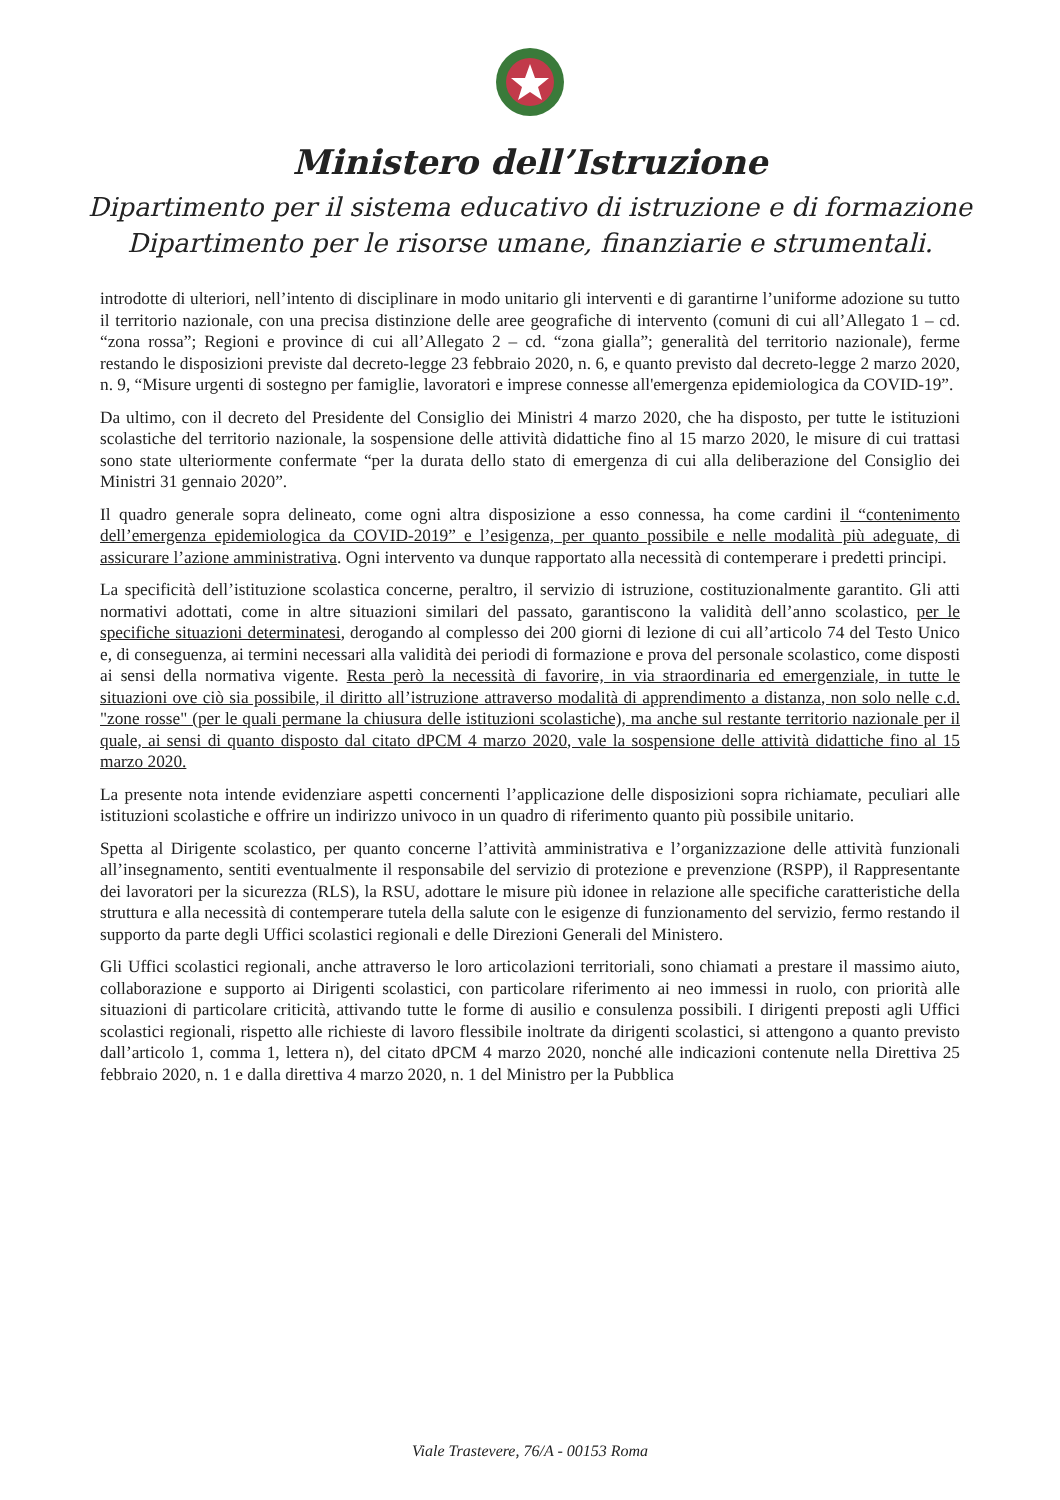Ministero dell’Istruzione
Dipartimento per il sistema educativo di istruzione e di formazione
Dipartimento per le risorse umane, finanziarie e strumentali.
introdotte di ulteriori, nell’intento di disciplinare in modo unitario gli interventi e di garantirne l’uniforme adozione su tutto il territorio nazionale, con una precisa distinzione delle aree geografiche di intervento (comuni di cui all’Allegato 1 – cd. “zona rossa”; Regioni e province di cui all’Allegato 2 – cd. “zona gialla”; generalità del territorio nazionale), ferme restando le disposizioni previste dal decreto-legge 23 febbraio 2020, n. 6, e quanto previsto dal decreto-legge 2 marzo 2020, n. 9, “Misure urgenti di sostegno per famiglie, lavoratori e imprese connesse all'emergenza epidemiologica da COVID-19”.
Da ultimo, con il decreto del Presidente del Consiglio dei Ministri 4 marzo 2020, che ha disposto, per tutte le istituzioni scolastiche del territorio nazionale, la sospensione delle attività didattiche fino al 15 marzo 2020, le misure di cui trattasi sono state ulteriormente confermate “per la durata dello stato di emergenza di cui alla deliberazione del Consiglio dei Ministri 31 gennaio 2020”.
Il quadro generale sopra delineato, come ogni altra disposizione a esso connessa, ha come cardini il “contenimento dell’emergenza epidemiologica da COVID-2019” e l’esigenza, per quanto possibile e nelle modalità più adeguate, di assicurare l’azione amministrativa. Ogni intervento va dunque rapportato alla necessità di contemperare i predetti principi.
La specificità dell’istituzione scolastica concerne, peraltro, il servizio di istruzione, costituzionalmente garantito. Gli atti normativi adottati, come in altre situazioni similari del passato, garantiscono la validità dell’anno scolastico, per le specifiche situazioni determinatesi, derogando al complesso dei 200 giorni di lezione di cui all’articolo 74 del Testo Unico e, di conseguenza, ai termini necessari alla validità dei periodi di formazione e prova del personale scolastico, come disposti ai sensi della normativa vigente. Resta però la necessità di favorire, in via straordinaria ed emergenziale, in tutte le situazioni ove ciò sia possibile, il diritto all’istruzione attraverso modalità di apprendimento a distanza, non solo nelle c.d. "zone rosse" (per le quali permane la chiusura delle istituzioni scolastiche), ma anche sul restante territorio nazionale per il quale, ai sensi di quanto disposto dal citato dPCM 4 marzo 2020, vale la sospensione delle attività didattiche fino al 15 marzo 2020.
La presente nota intende evidenziare aspetti concernenti l’applicazione delle disposizioni sopra richiamate, peculiari alle istituzioni scolastiche e offrire un indirizzo univoco in un quadro di riferimento quanto più possibile unitario.
Spetta al Dirigente scolastico, per quanto concerne l’attività amministrativa e l’organizzazione delle attività funzionali all’insegnamento, sentiti eventualmente il responsabile del servizio di protezione e prevenzione (RSPP), il Rappresentante dei lavoratori per la sicurezza (RLS), la RSU, adottare le misure più idonee in relazione alle specifiche caratteristiche della struttura e alla necessità di contemperare tutela della salute con le esigenze di funzionamento del servizio, fermo restando il supporto da parte degli Uffici scolastici regionali e delle Direzioni Generali del Ministero.
Gli Uffici scolastici regionali, anche attraverso le loro articolazioni territoriali, sono chiamati a prestare il massimo aiuto, collaborazione e supporto ai Dirigenti scolastici, con particolare riferimento ai neo immessi in ruolo, con priorità alle situazioni di particolare criticità, attivando tutte le forme di ausilio e consulenza possibili. I dirigenti preposti agli Uffici scolastici regionali, rispetto alle richieste di lavoro flessibile inoltrate da dirigenti scolastici, si attengono a quanto previsto dall’articolo 1, comma 1, lettera n), del citato dPCM 4 marzo 2020, nonché alle indicazioni contenute nella Direttiva 25 febbraio 2020, n. 1 e dalla direttiva 4 marzo 2020, n. 1 del Ministro per la Pubblica
Viale Trastevere, 76/A - 00153 Roma